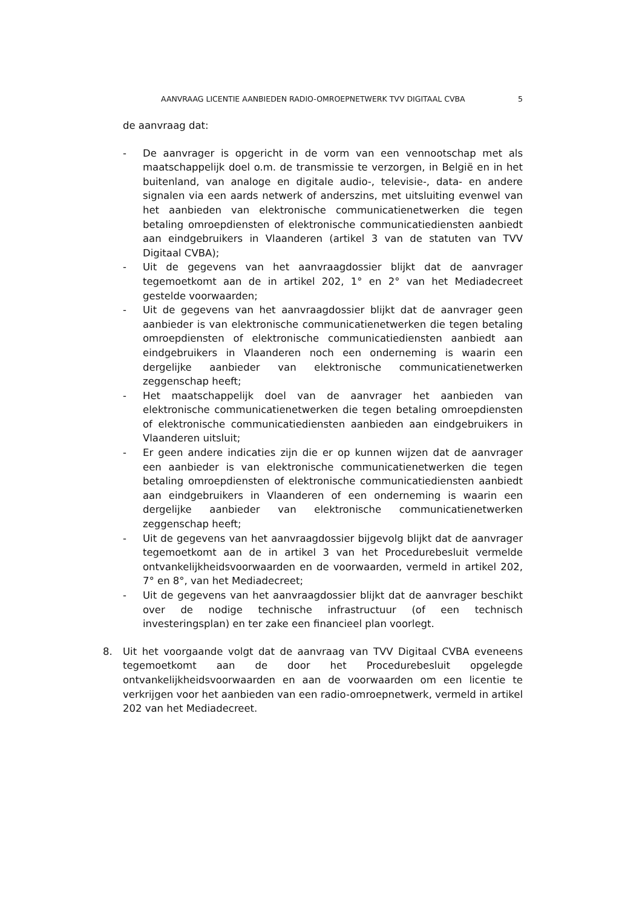AANVRAAG LICENTIE AANBIEDEN RADIO-OMROEPNETWERK TVV DIGITAAL CVBA 5
de aanvraag dat:
- De aanvrager is opgericht in de vorm van een vennootschap met als maatschappelijk doel o.m. de transmissie te verzorgen, in België en in het buitenland, van analoge en digitale audio-, televisie-, data- en andere signalen via een aards netwerk of anderszins, met uitsluiting evenwel van het aanbieden van elektronische communicatienetwerken die tegen betaling omroepdiensten of elektronische communicatiediensten aanbiedt aan eindgebruikers in Vlaanderen (artikel 3 van de statuten van TVV Digitaal CVBA);
- Uit de gegevens van het aanvraagdossier blijkt dat de aanvrager tegemoetkomt aan de in artikel 202, 1° en 2° van het Mediadecreet gestelde voorwaarden;
- Uit de gegevens van het aanvraagdossier blijkt dat de aanvrager geen aanbieder is van elektronische communicatienetwerken die tegen betaling omroepdiensten of elektronische communicatiediensten aanbiedt aan eindgebruikers in Vlaanderen noch een onderneming is waarin een dergelijke aanbieder van elektronische communicatienetwerken zeggenschap heeft;
- Het maatschappelijk doel van de aanvrager het aanbieden van elektronische communicatienetwerken die tegen betaling omroepdiensten of elektronische communicatiediensten aanbieden aan eindgebruikers in Vlaanderen uitsluit;
- Er geen andere indicaties zijn die er op kunnen wijzen dat de aanvrager een aanbieder is van elektronische communicatienetwerken die tegen betaling omroepdiensten of elektronische communicatiediensten aanbiedt aan eindgebruikers in Vlaanderen of een onderneming is waarin een dergelijke aanbieder van elektronische communicatienetwerken zeggenschap heeft;
- Uit de gegevens van het aanvraagdossier bijgevolg blijkt dat de aanvrager tegemoetkomt aan de in artikel 3 van het Procedurebesluit vermelde ontvankelijkheidsvoorwaarden en de voorwaarden, vermeld in artikel 202, 7° en 8°, van het Mediadecreet;
- Uit de gegevens van het aanvraagdossier blijkt dat de aanvrager beschikt over de nodige technische infrastructuur (of een technisch investeringsplan) en ter zake een financieel plan voorlegt.
8. Uit het voorgaande volgt dat de aanvraag van TVV Digitaal CVBA eveneens tegemoetkomt aan de door het Procedurebesluit opgelegde ontvankelijkheidsvoorwaarden en aan de voorwaarden om een licentie te verkrijgen voor het aanbieden van een radio-omroepnetwerk, vermeld in artikel 202 van het Mediadecreet.